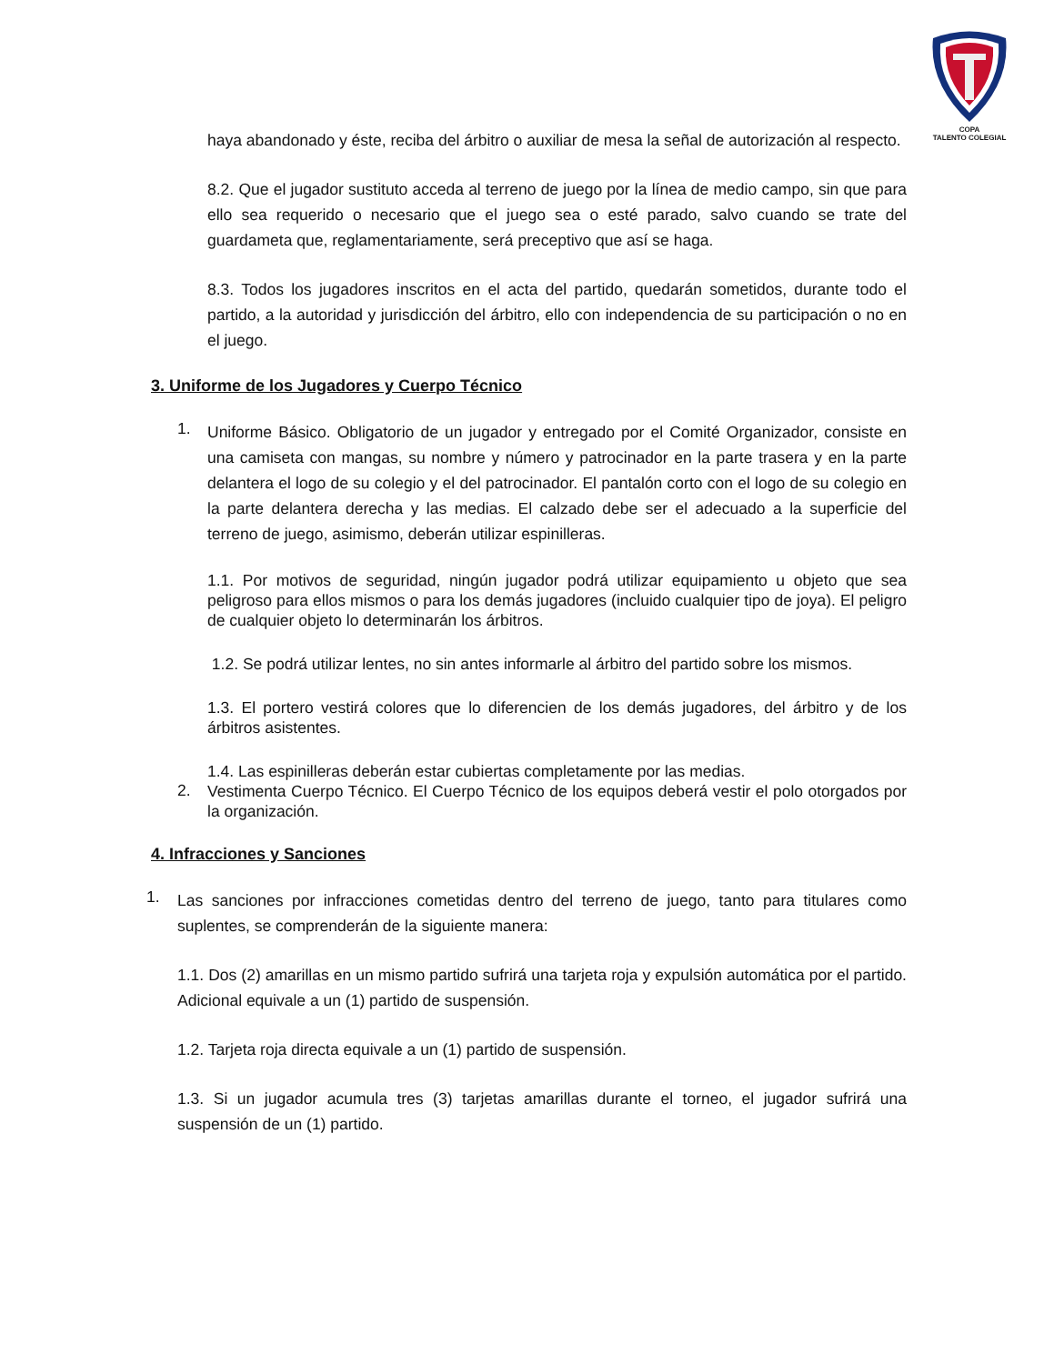COPA
TALENTO COLEGIAL
haya abandonado y éste, reciba del árbitro o auxiliar de mesa la señal de autorización al respecto.
8.2. Que el jugador sustituto acceda al terreno de juego por la línea de medio campo, sin que para ello sea requerido o necesario que el juego sea o esté parado, salvo cuando se trate del guardameta que, reglamentariamente, será preceptivo que así se haga.
8.3. Todos los jugadores inscritos en el acta del partido, quedarán sometidos, durante todo el partido, a la autoridad y jurisdicción del árbitro, ello con independencia de su participación o no en el juego.
3. Uniforme de los Jugadores y Cuerpo Técnico
1.
Uniforme Básico. Obligatorio de un jugador y entregado por el Comité Organizador, consiste en una camiseta con mangas, su nombre y número y patrocinador en la parte trasera y en la parte delantera el logo de su colegio y el del patrocinador. El pantalón corto con el logo de su colegio en la parte delantera derecha y las medias. El calzado debe ser el adecuado a la superficie del terreno de juego, asimismo, deberán utilizar espinilleras.
1.1. Por motivos de seguridad, ningún jugador podrá utilizar equipamiento u objeto que sea peligroso para ellos mismos o para los demás jugadores (incluido cualquier tipo de joya). El peligro de cualquier objeto lo determinarán los árbitros.
1.2. Se podrá utilizar lentes, no sin antes informarle al árbitro del partido sobre los mismos.
1.3. El portero vestirá colores que lo diferencien de los demás jugadores, del árbitro y de los árbitros asistentes.
1.4. Las espinilleras deberán estar cubiertas completamente por las medias.
2.
Vestimenta Cuerpo Técnico. El Cuerpo Técnico de los equipos deberá vestir el polo otorgados por la organización.
4. Infracciones y Sanciones
1.
Las sanciones por infracciones cometidas dentro del terreno de juego, tanto para titulares como suplentes, se comprenderán de la siguiente manera:
1.1. Dos (2) amarillas en un mismo partido sufrirá una tarjeta roja y expulsión automática por el partido. Adicional equivale a un (1) partido de suspensión.
1.2. Tarjeta roja directa equivale a un (1) partido de suspensión.
1.3. Si un jugador acumula tres (3) tarjetas amarillas durante el torneo, el jugador sufrirá una suspensión de un (1) partido.